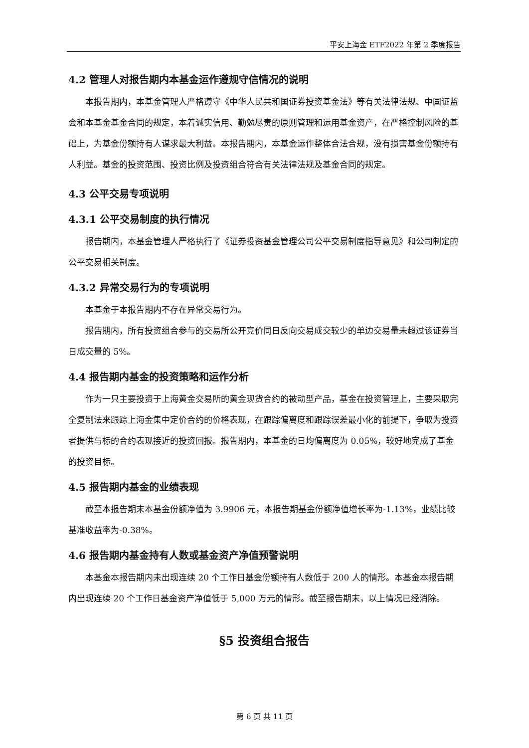平安上海金 ETF2022 年第 2 季度报告
4.2 管理人对报告期内本基金运作遵规守信情况的说明
本报告期内，本基金管理人严格遵守《中华人民共和国证券投资基金法》等有关法律法规、中国证监会和本基金基金合同的规定，本着诚实信用、勤勉尽责的原则管理和运用基金资产，在严格控制风险的基础上，为基金份额持有人谋求最大利益。本报告期内，本基金运作整体合法合规，没有损害基金份额持有人利益。基金的投资范围、投资比例及投资组合符合有关法律法规及基金合同的规定。
4.3 公平交易专项说明
4.3.1 公平交易制度的执行情况
报告期内，本基金管理人严格执行了《证券投资基金管理公司公平交易制度指导意见》和公司制定的公平交易相关制度。
4.3.2 异常交易行为的专项说明
本基金于本报告期内不存在异常交易行为。
报告期内，所有投资组合参与的交易所公开竞价同日反向交易成交较少的单边交易量未超过该证券当日成交量的 5%。
4.4 报告期内基金的投资策略和运作分析
作为一只主要投资于上海黄金交易所的黄金现货合约的被动型产品，基金在投资管理上，主要采取完全复制法来跟踪上海金集中定价合约的价格表现，在跟踪偏离度和跟踪误差最小化的前提下，争取为投资者提供与标的合约表现接近的投资回报。报告期内，本基金的日均偏离度为 0.05%，较好地完成了基金的投资目标。
4.5 报告期内基金的业绩表现
截至本报告期末本基金份额净值为 3.9906 元，本报告期基金份额净值增长率为-1.13%，业绩比较基准收益率为-0.38%。
4.6 报告期内基金持有人数或基金资产净值预警说明
本基金本报告期内未出现连续 20 个工作日基金份额持有人数低于 200 人的情形。本基金本报告期内出现连续 20 个工作日基金资产净值低于 5,000 万元的情形。截至报告期末，以上情况已经消除。
§5 投资组合报告
第 6 页 共 11 页